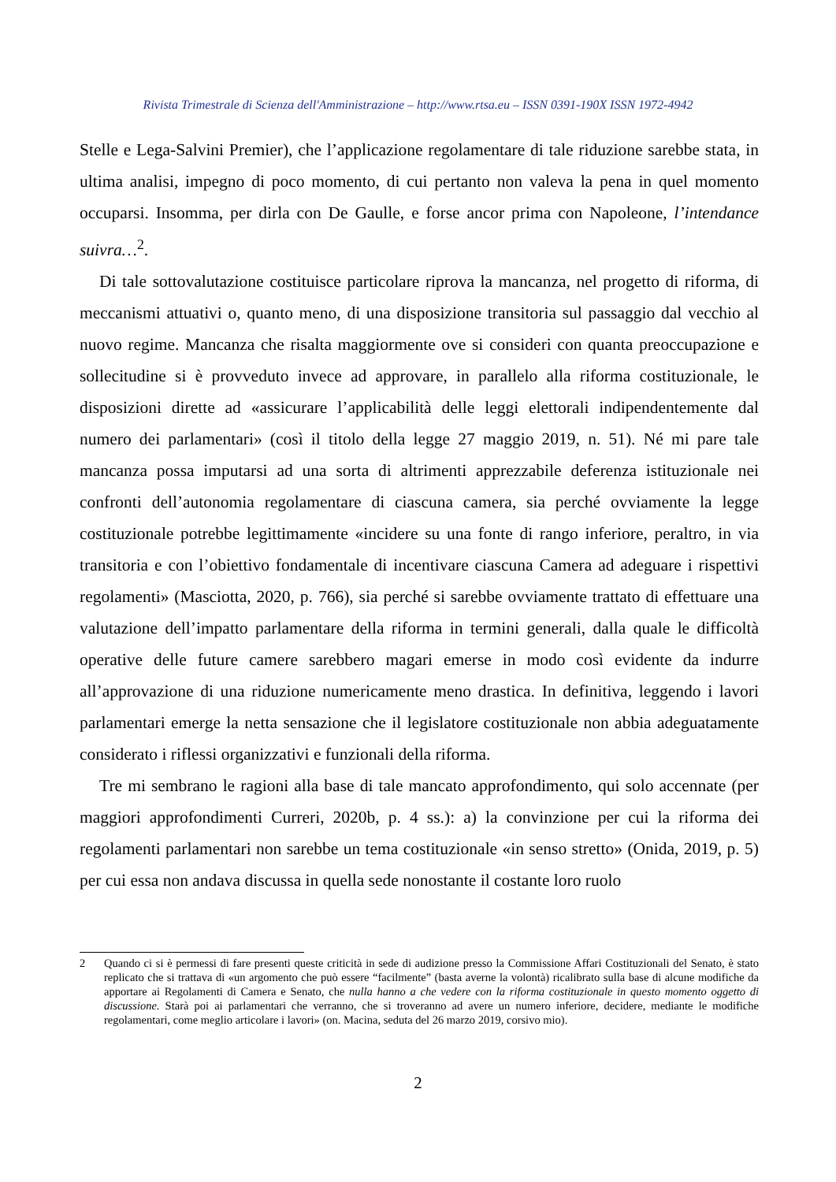Rivista Trimestrale di Scienza dell'Amministrazione – http://www.rtsa.eu – ISSN 0391-190X ISSN 1972-4942
Stelle e Lega-Salvini Premier), che l’applicazione regolamentare di tale riduzione sarebbe stata, in ultima analisi, impegno di poco momento, di cui pertanto non valeva la pena in quel momento occuparsi. Insomma, per dirla con De Gaulle, e forse ancor prima con Napoleone, l’intendance suivra…<sup>2</sup>.
Di tale sottovalutazione costituisce particolare riprova la mancanza, nel progetto di riforma, di meccanismi attuativi o, quanto meno, di una disposizione transitoria sul passaggio dal vecchio al nuovo regime. Mancanza che risalta maggiormente ove si consideri con quanta preoccupazione e sollecitudine si è provveduto invece ad approvare, in parallelo alla riforma costituzionale, le disposizioni dirette ad «assicurare l’applicabilità delle leggi elettorali indipendentemente dal numero dei parlamentari» (così il titolo della legge 27 maggio 2019, n. 51). Né mi pare tale mancanza possa imputarsi ad una sorta di altrimenti apprezzabile deferenza istituzionale nei confronti dell’autonomia regolamentare di ciascuna camera, sia perché ovviamente la legge costituzionale potrebbe legittimamente «incidere su una fonte di rango inferiore, peraltro, in via transitoria e con l’obiettivo fondamentale di incentivare ciascuna Camera ad adeguare i rispettivi regolamenti» (Masciotta, 2020, p. 766), sia perché si sarebbe ovviamente trattato di effettuare una valutazione dell’impatto parlamentare della riforma in termini generali, dalla quale le difficoltà operative delle future camere sarebbero magari emerse in modo così evidente da indurre all’approvazione di una riduzione numericamente meno drastica. In definitiva, leggendo i lavori parlamentari emerge la netta sensazione che il legislatore costituzionale non abbia adeguatamente considerato i riflessi organizzativi e funzionali della riforma.
Tre mi sembrano le ragioni alla base di tale mancato approfondimento, qui solo accennate (per maggiori approfondimenti Curreri, 2020b, p. 4 ss.): a) la convinzione per cui la riforma dei regolamenti parlamentari non sarebbe un tema costituzionale «in senso stretto» (Onida, 2019, p. 5) per cui essa non andava discussa in quella sede nonostante il costante loro ruolo
2
Quando ci si è permessi di fare presenti queste criticità in sede di audizione presso la Commissione Affari Costituzionali del Senato, è stato replicato che si trattava di «un argomento che può essere “facilmente” (basta averne la volontà) ricalibrato sulla base di alcune modifiche da apportare ai Regolamenti di Camera e Senato, che nulla hanno a che vedere con la riforma costituzionale in questo momento oggetto di discussione. Starà poi ai parlamentari che verranno, che si troveranno ad avere un numero inferiore, decidere, mediante le modifiche regolamentari, come meglio articolare i lavori» (on. Macina, seduta del 26 marzo 2019, corsivo mio).
2